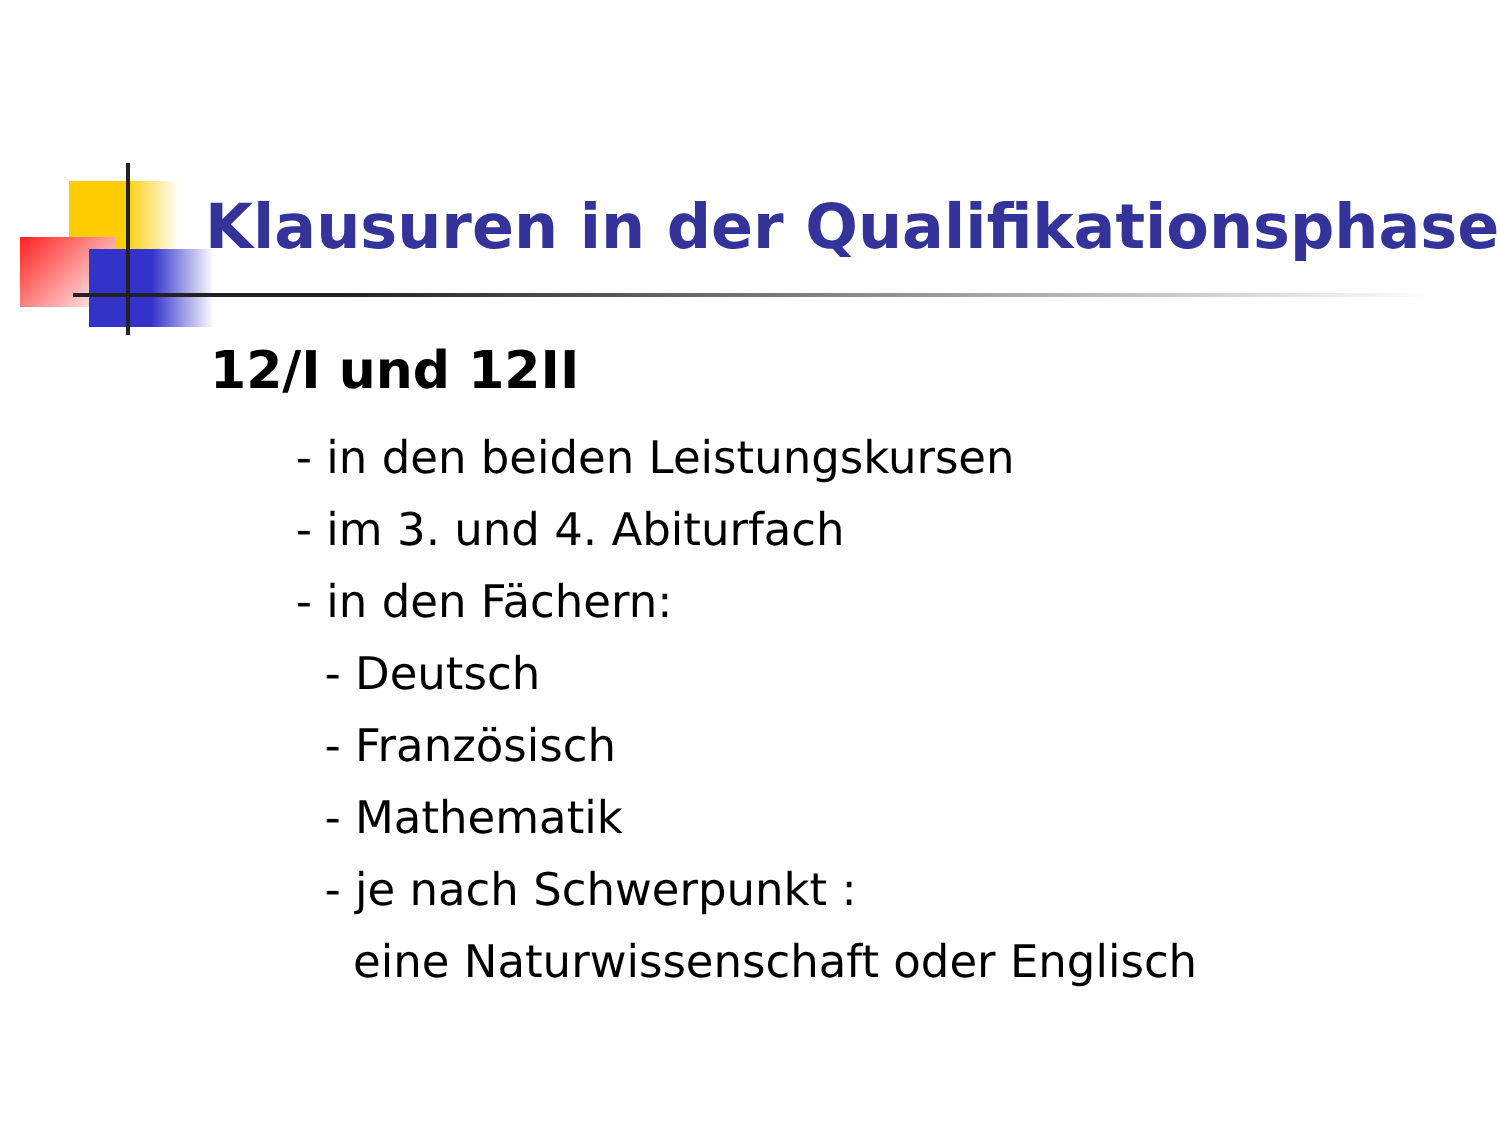Klausuren in der Qualifikationsphase
12/I und 12II
- in den beiden Leistungskursen
- im 3. und 4. Abiturfach
- in den Fächern:
- Deutsch
- Französisch
- Mathematik
- je nach Schwerpunkt :
eine Naturwissenschaft oder Englisch